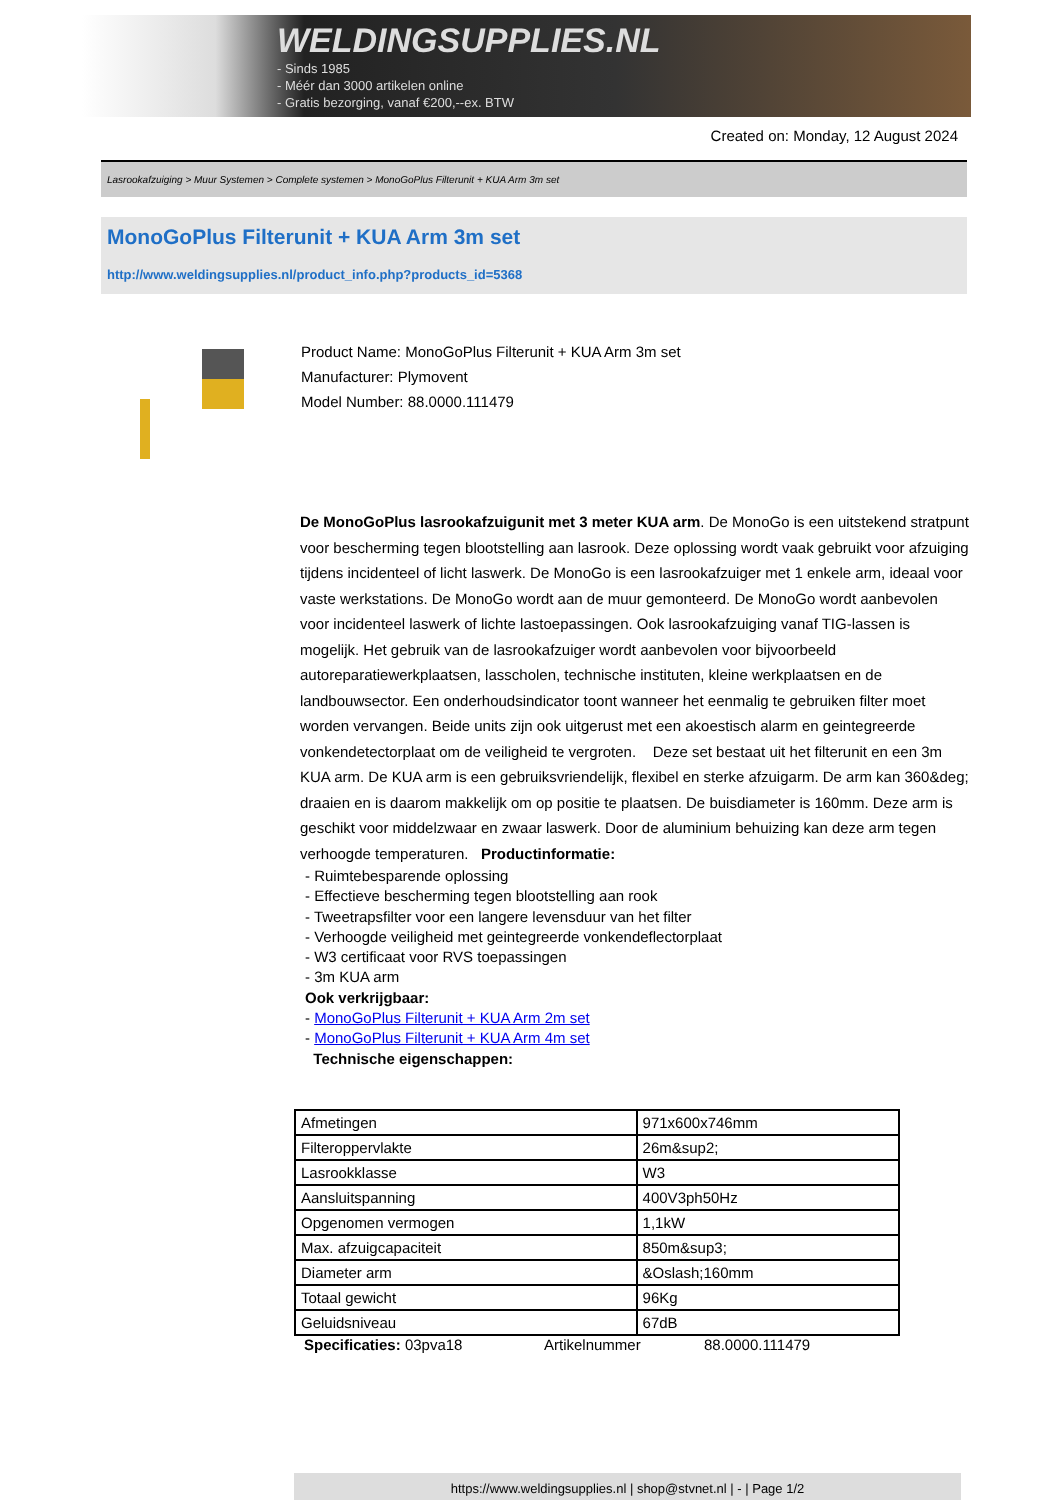WELDINGSUPPLIES.NL
- Sinds 1985
- Méér dan 3000 artikelen online
- Gratis bezorging, vanaf €200,--ex. BTW
Created on: Monday, 12 August 2024
Lasrookafzuiging > Muur Systemen > Complete systemen > MonoGoPlus Filterunit + KUA Arm 3m set
MonoGoPlus Filterunit + KUA Arm 3m set
http://www.weldingsupplies.nl/product_info.php?products_id=5368
Product Name: MonoGoPlus Filterunit + KUA Arm 3m set
Manufacturer: Plymovent
Model Number: 88.0000.111479
De MonoGoPlus lasrookafzuigunit met 3 meter KUA arm. De MonoGo is een uitstekend stratpunt voor bescherming tegen blootstelling aan lasrook. Deze oplossing wordt vaak gebruikt voor afzuiging tijdens incidenteel of licht laswerk. De MonoGo is een lasrookafzuiger met 1 enkele arm, ideaal voor vaste werkstations. De MonoGo wordt aan de muur gemonteerd. De MonoGo wordt aanbevolen voor incidenteel laswerk of lichte lastoepassingen. Ook lasrookafzuiging vanaf TIG-lassen is mogelijk. Het gebruik van de lasrookafzuiger wordt aanbevolen voor bijvoorbeeld autoreparatiewerkplaatsen, lasscholen, technische instituten, kleine werkplaatsen en de landbouwsector. Een onderhoudsindicator toont wanneer het eenmalig te gebruiken filter moet worden vervangen. Beide units zijn ook uitgerust met een akoestisch alarm en geintegreerde vonkendetectorplaat om de veiligheid te vergroten. Deze set bestaat uit het filterunit en een 3m KUA arm. De KUA arm is een gebruiksvriendelijk, flexibel en sterke afzuigarm. De arm kan 360&deg; draaien en is daarom makkelijk om op positie te plaatsen. De buisdiameter is 160mm. Deze arm is geschikt voor middelzwaar en zwaar laswerk. Door de aluminium behuizing kan deze arm tegen verhoogde temperaturen. Productinformatie:
- Ruimtebesparende oplossing
- Effectieve bescherming tegen blootstelling aan rook
- Tweetrapsfilter voor een langere levensduur van het filter
- Verhoogde veiligheid met geintegreerde vonkendeflectorplaat
- W3 certificaat voor RVS toepassingen
- 3m KUA arm
Ook verkrijgbaar:
- MonoGoPlus Filterunit + KUA Arm 2m set
- MonoGoPlus Filterunit + KUA Arm 4m set
Technische eigenschappen:
| Afmetingen | 971x600x746mm |
| Filteroppervlakte | 26m&sup2; |
| Lasrookklasse | W3 |
| Aansluitspanning | 400V3ph50Hz |
| Opgenomen vermogen | 1,1kW |
| Max. afzuigcapaciteit | 850m&sup3; |
| Diameter arm | &Oslash;160mm |
| Totaal gewicht | 96Kg |
| Geluidsniveau | 67dB |
Specificaties: 03pva18 Artikelnummer 88.0000.111479
https://www.weldingsupplies.nl | shop@stvnet.nl | - | Page 1/2